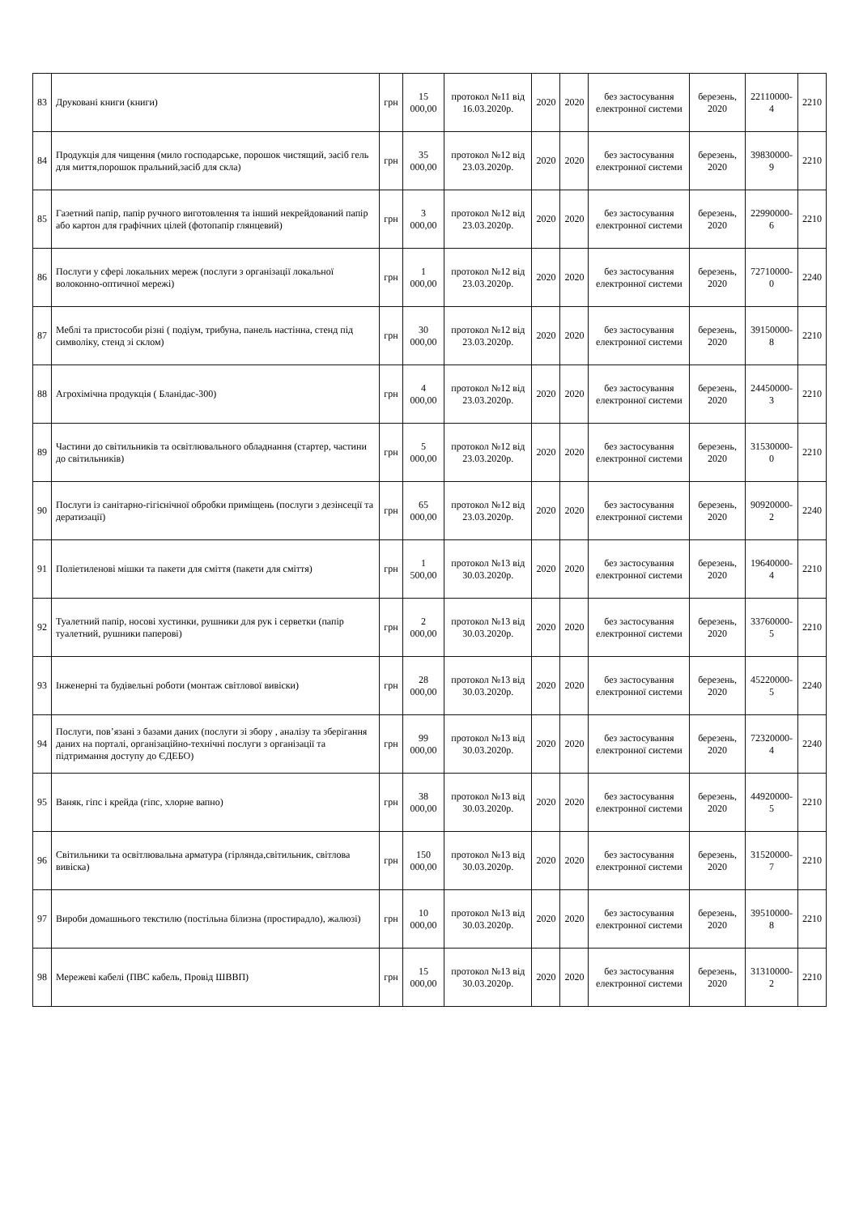| 83 | Друковані книги (книги) | грн | 15 000,00 | протокол №11 від 16.03.2020р. | 2020 | 2020 | без застосування електронної системи | березень, 2020 | 22110000-4 | 2210 |
| 84 | Продукція для чищення (мило господарське, порошок чистящий, засіб гель для миття,порошок пральний,засіб для скла) | грн | 35 000,00 | протокол №12 від 23.03.2020р. | 2020 | 2020 | без застосування електронної системи | березень, 2020 | 39830000-9 | 2210 |
| 85 | Газетний папір, папір ручного виготовлення та інший некрейдований папір або картон для графічних цілей (фотопапір глянцевий) | грн | 3 000,00 | протокол №12 від 23.03.2020р. | 2020 | 2020 | без застосування електронної системи | березень, 2020 | 22990000-6 | 2210 |
| 86 | Послуги у сфері локальних мереж (послуги з організації локальної волоконно-оптичної мережі) | грн | 1 000,00 | протокол №12 від 23.03.2020р. | 2020 | 2020 | без застосування електронної системи | березень, 2020 | 72710000-0 | 2240 |
| 87 | Меблі та пристособи різні ( подіум, трибуна, панель настінна, стенд під символіку, стенд зі склом) | грн | 30 000,00 | протокол №12 від 23.03.2020р. | 2020 | 2020 | без застосування електронної системи | березень, 2020 | 39150000-8 | 2210 |
| 88 | Агрохімічна продукція ( Бланідас-300) | грн | 4 000,00 | протокол №12 від 23.03.2020р. | 2020 | 2020 | без застосування електронної системи | березень, 2020 | 24450000-3 | 2210 |
| 89 | Частини до світильників та освітлювального обладнання (стартер, частини до світильників) | грн | 5 000,00 | протокол №12 від 23.03.2020р. | 2020 | 2020 | без застосування електронної системи | березень, 2020 | 31530000-0 | 2210 |
| 90 | Послуги із санітарно-гігієнічної обробки приміщень (послуги з дезінсеції та дератизації) | грн | 65 000,00 | протокол №12 від 23.03.2020р. | 2020 | 2020 | без застосування електронної системи | березень, 2020 | 90920000-2 | 2240 |
| 91 | Поліетиленові мішки та пакети для сміття (пакети для сміття) | грн | 1 500,00 | протокол №13 від 30.03.2020р. | 2020 | 2020 | без застосування електронної системи | березень, 2020 | 19640000-4 | 2210 |
| 92 | Туалетний папір, носові хустинки, рушники для рук і серветки (папір туалетний, рушники паперові) | грн | 2 000,00 | протокол №13 від 30.03.2020р. | 2020 | 2020 | без застосування електронної системи | березень, 2020 | 33760000-5 | 2210 |
| 93 | Інженерні та будівельні роботи (монтаж світлової вивіски) | грн | 28 000,00 | протокол №13 від 30.03.2020р. | 2020 | 2020 | без застосування електронної системи | березень, 2020 | 45220000-5 | 2240 |
| 94 | Послуги, пов’язані з базами даних (послуги зі збору , аналізу та зберігання даних на порталі, організаційно-технічні послуги з організації та підтримання доступу до ЄДЕБО) | грн | 99 000,00 | протокол №13 від 30.03.2020р. | 2020 | 2020 | без застосування електронної системи | березень, 2020 | 72320000-4 | 2240 |
| 95 | Ваняк, гіпс і крейда (гіпс, хлорне вапно) | грн | 38 000,00 | протокол №13 від 30.03.2020р. | 2020 | 2020 | без застосування електронної системи | березень, 2020 | 44920000-5 | 2210 |
| 96 | Світильники та освітлювальна арматура (гірлянда,світильник, світлова вивіска) | грн | 150 000,00 | протокол №13 від 30.03.2020р. | 2020 | 2020 | без застосування електронної системи | березень, 2020 | 31520000-7 | 2210 |
| 97 | Вироби домашнього текстилю (постільна білизна (простирадло), жалюзі) | грн | 10 000,00 | протокол №13 від 30.03.2020р. | 2020 | 2020 | без застосування електронної системи | березень, 2020 | 39510000-8 | 2210 |
| 98 | Мережеві кабелі (ПВС кабель, Провід ШВВП) | грн | 15 000,00 | протокол №13 від 30.03.2020р. | 2020 | 2020 | без застосування електронної системи | березень, 2020 | 31310000-2 | 2210 |